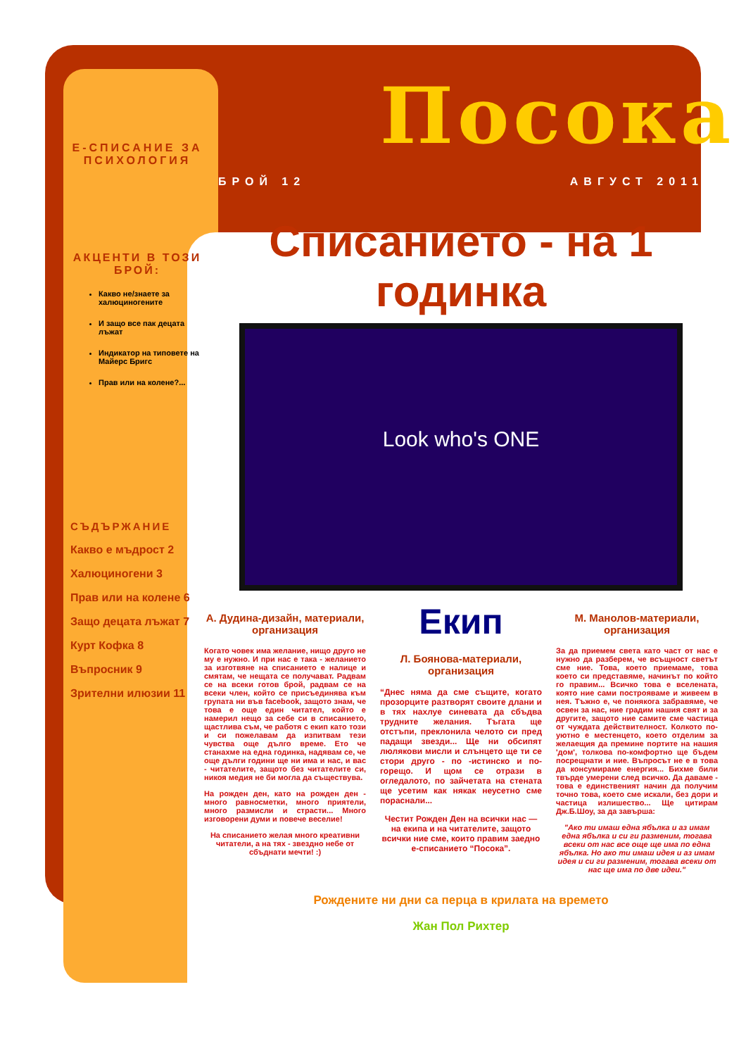Е-СПИСАНИЕ ЗА ПСИХОЛОГИЯ
АКЦЕНТИ В ТОЗИ БРОЙ:
Какво не/знаете за халюциногените
И защо все пак децата лъжат
Индикатор на типовете на Майерс Бригс
Прав или на колене?...
СЪДЪРЖАНИЕ
Какво е мъдрост 2
Халюциногени 3
Прав или на колене 6
Защо децата лъжат 7
Курт Кофка 8
Въпросник 9
Зрителни илюзии 11
Посока
БРОЙ 12 АВГУСТ 2011
Списанието - на 1 годинка
Look who's ONE
А. Дудина-дизайн, материали, организация
Когато човек има желание, нищо друго не му е нужно. И при нас е така - желанието за изготвяне на списанието е налице и смятам, че нещата се получават. Радвам се на всеки готов брой, радвам се на всеки член, който се присъединява към групата ни във facebook, защото знам, че това е още един читател, който е намерил нещо за себе си в списанието, щастлива съм, че работя с екип като този и си пожелавам да изпитвам тези чувства още дълго време. Ето че станахме на една годинка, надявам се, че още дълги години ще ни има и нас, и вас - читателите, защото без читателите си, никоя медия не би могла да съществува.
На рожден ден, като на рожден ден - много равносметки, много приятели, много размисли и страсти... Много изговорени думи и повече веселие!
На списанието желая много креативни читатели, а на тях - звездно небе от сбъднати мечти! :)
Екип
Л. Боянова-материали, организация
“Днес няма да сме същите, когато прозорците разтворят своите длани и в тях нахлуе синевата да сбъдва трудните желания. Тъгата ще отстъпи, преклонила челото си пред падащи звезди... Ще ни обсипят люлякови мисли и слънцето ще ти се стори друго - по -истинско и по-горещо. И щом се отрази в огледалото, по зайчетата на стената ще усетим как някак неусетно сме пораснали...
Честит Рожден Ден на всички нас — на екипа и на читателите, защото всички ние сме, които правим заедно е-списанието “Посока”.
М. Манолов-материали, организация
За да приемем света като част от нас е нужно да разберем, че всъщност светът сме ние. Това, което приемаме, това което си представяме, начинът по който го правим... Всичко това е вселената, която ние сами построяваме и живеем в нея. Тъжно е, че понякога забравяме, че освен за нас, ние градим нашия свят и за другите, защото ние самите сме частица от чуждата действителност. Колкото по-уютно е местенцето, което отделим за желаещия да премине портите на нашия 'дом', толкова по-комфортно ще бъдем посрещнати и ние. Въпросът не е в това да консумираме енергия... Бихме били твърде умерени след всичко. Да даваме - това е единственият начин да получим точно това, което сме искали, без дори и частица излишество... Ще цитирам Дж.Б.Шоу, за да завърша:
"Ако ти имаш една ябълка и аз имам една ябълка и си ги разменим, тогава всеки от нас все още ще има по една ябълка. Но ако ти имаш идея и аз имам идея и си ги разменим, тогава всеки от нас ще има по две идеи."
Рождените ни дни са перца в крилата на времето
Жан Пол Рихтер